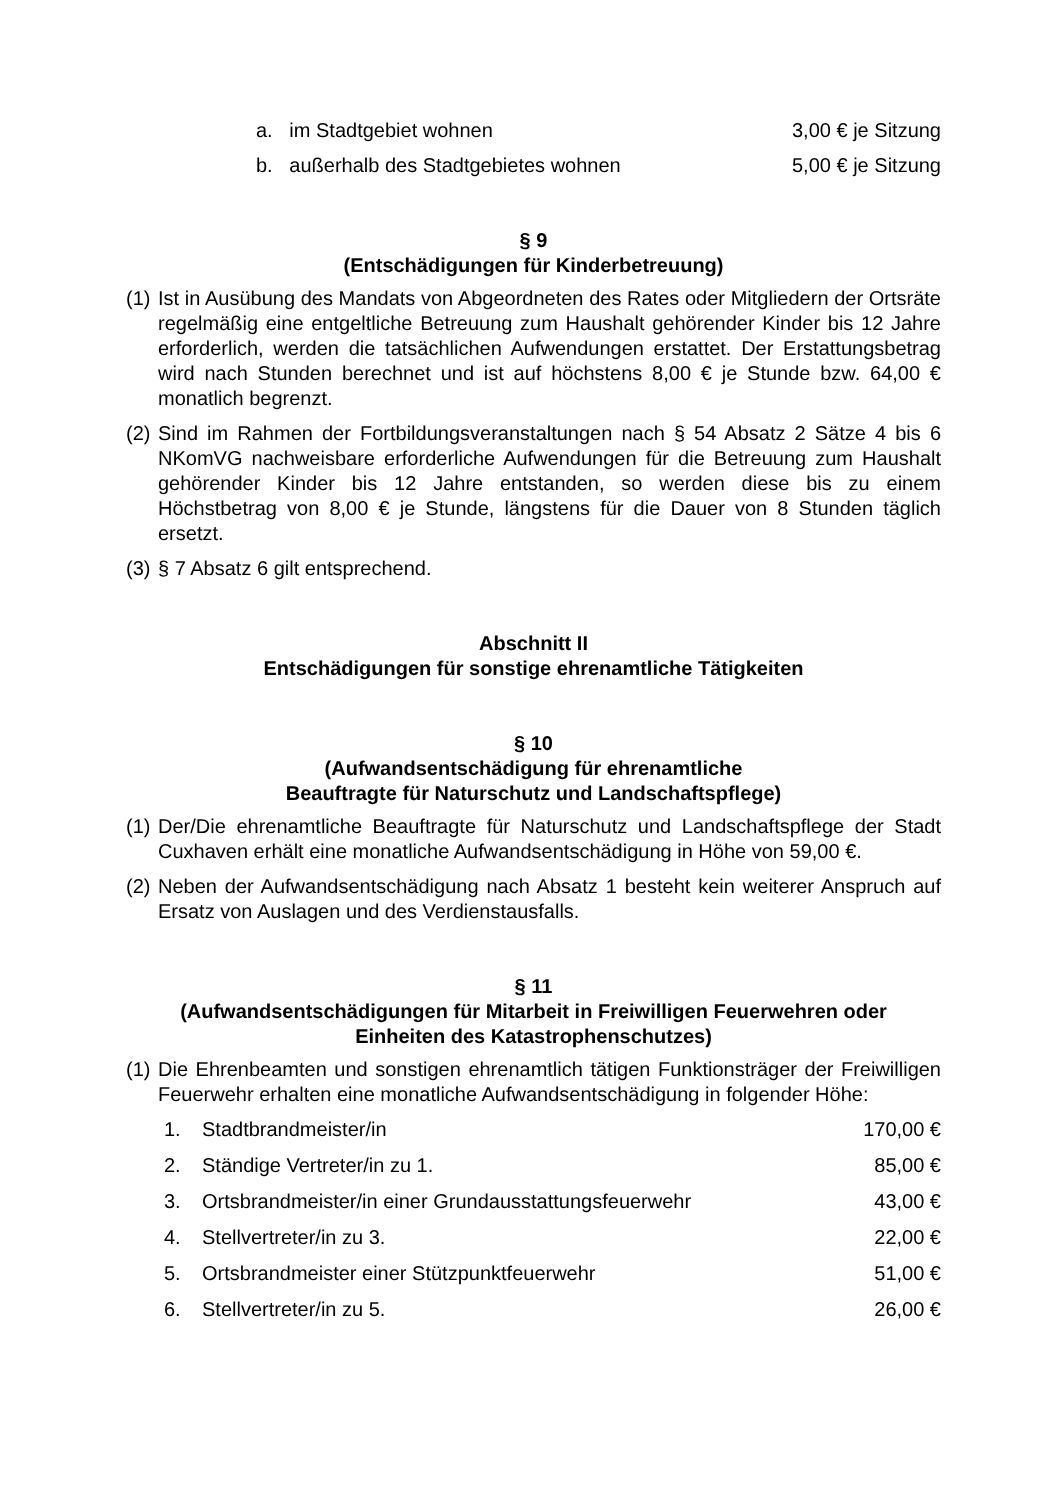a. im Stadtgebiet wohnen 3,00 € je Sitzung
b. außerhalb des Stadtgebietes wohnen 5,00 € je Sitzung
§ 9
(Entschädigungen für Kinderbetreuung)
(1) Ist in Ausübung des Mandats von Abgeordneten des Rates oder Mitgliedern der Ortsräte regelmäßig eine entgeltliche Betreuung zum Haushalt gehörender Kinder bis 12 Jahre erforderlich, werden die tatsächlichen Aufwendungen erstattet. Der Erstattungsbetrag wird nach Stunden berechnet und ist auf höchstens 8,00 € je Stunde bzw. 64,00 € monatlich begrenzt.
(2) Sind im Rahmen der Fortbildungsveranstaltungen nach § 54 Absatz 2 Sätze 4 bis 6 NKomVG nachweisbare erforderliche Aufwendungen für die Betreuung zum Haushalt gehörender Kinder bis 12 Jahre entstanden, so werden diese bis zu einem Höchstbetrag von 8,00 € je Stunde, längstens für die Dauer von 8 Stunden täglich ersetzt.
(3) § 7 Absatz 6 gilt entsprechend.
Abschnitt II
Entschädigungen für sonstige ehrenamtliche Tätigkeiten
§ 10
(Aufwandsentschädigung für ehrenamtliche
Beauftragte für Naturschutz und Landschaftspflege)
(1) Der/Die ehrenamtliche Beauftragte für Naturschutz und Landschaftspflege der Stadt Cuxhaven erhält eine monatliche Aufwandsentschädigung in Höhe von 59,00 €.
(2) Neben der Aufwandsentschädigung nach Absatz 1 besteht kein weiterer Anspruch auf Ersatz von Auslagen und des Verdienstausfalls.
§ 11
(Aufwandsentschädigungen für Mitarbeit in Freiwilligen Feuerwehren oder
Einheiten des Katastrophenschutzes)
(1) Die Ehrenbeamten und sonstigen ehrenamtlich tätigen Funktionsträger der Freiwilligen Feuerwehr erhalten eine monatliche Aufwandsentschädigung in folgender Höhe:
1. Stadtbrandmeister/in 170,00 €
2. Ständige Vertreter/in zu 1. 85,00 €
3. Ortsbrandmeister/in einer Grundausstattungsfeuerwehr 43,00 €
4. Stellvertreter/in zu 3. 22,00 €
5. Ortsbrandmeister einer Stützpunktfeuerwehr 51,00 €
6. Stellvertreter/in zu 5. 26,00 €